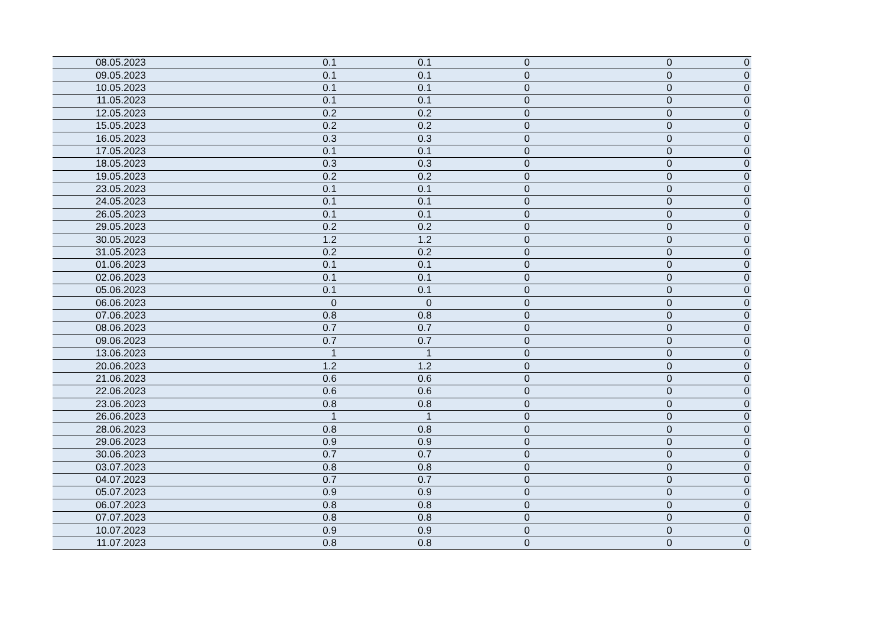| 08.05.2023 | 0.1 | 0.1 | 0 | 0 | 0 |
| 09.05.2023 | 0.1 | 0.1 | 0 | 0 | 0 |
| 10.05.2023 | 0.1 | 0.1 | 0 | 0 | 0 |
| 11.05.2023 | 0.1 | 0.1 | 0 | 0 | 0 |
| 12.05.2023 | 0.2 | 0.2 | 0 | 0 | 0 |
| 15.05.2023 | 0.2 | 0.2 | 0 | 0 | 0 |
| 16.05.2023 | 0.3 | 0.3 | 0 | 0 | 0 |
| 17.05.2023 | 0.1 | 0.1 | 0 | 0 | 0 |
| 18.05.2023 | 0.3 | 0.3 | 0 | 0 | 0 |
| 19.05.2023 | 0.2 | 0.2 | 0 | 0 | 0 |
| 23.05.2023 | 0.1 | 0.1 | 0 | 0 | 0 |
| 24.05.2023 | 0.1 | 0.1 | 0 | 0 | 0 |
| 26.05.2023 | 0.1 | 0.1 | 0 | 0 | 0 |
| 29.05.2023 | 0.2 | 0.2 | 0 | 0 | 0 |
| 30.05.2023 | 1.2 | 1.2 | 0 | 0 | 0 |
| 31.05.2023 | 0.2 | 0.2 | 0 | 0 | 0 |
| 01.06.2023 | 0.1 | 0.1 | 0 | 0 | 0 |
| 02.06.2023 | 0.1 | 0.1 | 0 | 0 | 0 |
| 05.06.2023 | 0.1 | 0.1 | 0 | 0 | 0 |
| 06.06.2023 | 0 | 0 | 0 | 0 | 0 |
| 07.06.2023 | 0.8 | 0.8 | 0 | 0 | 0 |
| 08.06.2023 | 0.7 | 0.7 | 0 | 0 | 0 |
| 09.06.2023 | 0.7 | 0.7 | 0 | 0 | 0 |
| 13.06.2023 | 1 | 1 | 0 | 0 | 0 |
| 20.06.2023 | 1.2 | 1.2 | 0 | 0 | 0 |
| 21.06.2023 | 0.6 | 0.6 | 0 | 0 | 0 |
| 22.06.2023 | 0.6 | 0.6 | 0 | 0 | 0 |
| 23.06.2023 | 0.8 | 0.8 | 0 | 0 | 0 |
| 26.06.2023 | 1 | 1 | 0 | 0 | 0 |
| 28.06.2023 | 0.8 | 0.8 | 0 | 0 | 0 |
| 29.06.2023 | 0.9 | 0.9 | 0 | 0 | 0 |
| 30.06.2023 | 0.7 | 0.7 | 0 | 0 | 0 |
| 03.07.2023 | 0.8 | 0.8 | 0 | 0 | 0 |
| 04.07.2023 | 0.7 | 0.7 | 0 | 0 | 0 |
| 05.07.2023 | 0.9 | 0.9 | 0 | 0 | 0 |
| 06.07.2023 | 0.8 | 0.8 | 0 | 0 | 0 |
| 07.07.2023 | 0.8 | 0.8 | 0 | 0 | 0 |
| 10.07.2023 | 0.9 | 0.9 | 0 | 0 | 0 |
| 11.07.2023 | 0.8 | 0.8 | 0 | 0 | 0 |